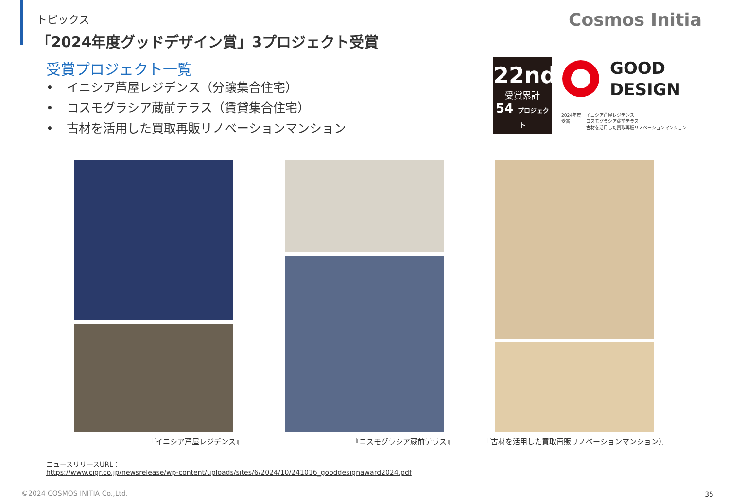トピックス
「2024年度グッドデザイン賞」3プロジェクト受賞
Cosmos Initia
受賞プロジェクト一覧
• イニシア芦屋レジデンス（分譲集合住宅）
• コスモグラシア蔵前テラス（賃貸集合住宅）
• 古材を活用した買取再販リノベーションマンション
22nd
受賞累計
54 プロジェクト
GOOD
DESIGN
2024年度
受賞
イニシア芦屋レジデンス
コスモグラシア蔵前テラス
古材を活用した買取再販リノベーションマンション
『イニシア芦屋レジデンス』 『コスモグラシア蔵前テラス』
『古材を活用した買取再販リノベーションマンション）』
ニュースリリースURL：
https://www.cigr.co.jp/newsrelease/wp-content/uploads/sites/6/2024/10/241016_gooddesignaward2024.pdf
©2024 COSMOS INITIA Co.,Ltd. 35